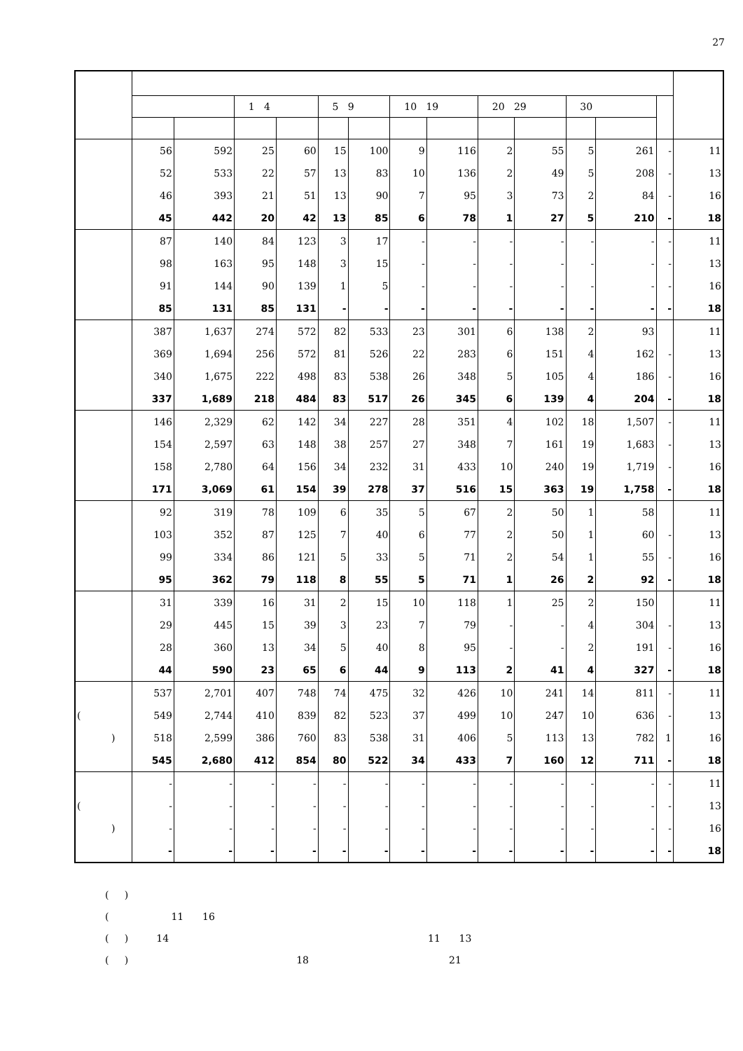27
| | | | 1 4 | | 5 9 | | 10 19 | | 20 29 | | 30 | | | |
| --- | --- | --- | --- | --- | --- | --- | --- | --- | --- | --- | --- | --- | --- | --- |
| | 56 | 592 | 25 | 60 | 15 | 100 | 9 | 116 | 2 | 55 | 5 | 261 | - | 11 |
| | 52 | 533 | 22 | 57 | 13 | 83 | 10 | 136 | 2 | 49 | 5 | 208 | - | 13 |
| | 46 | 393 | 21 | 51 | 13 | 90 | 7 | 95 | 3 | 73 | 2 | 84 | - | 16 |
| | 45 | 442 | 20 | 42 | 13 | 85 | 6 | 78 | 1 | 27 | 5 | 210 | - | 18 |
| | 87 | 140 | 84 | 123 | 3 | 17 | - | - | - | - | - | - | - | 11 |
| | 98 | 163 | 95 | 148 | 3 | 15 | - | - | - | - | - | - | - | 13 |
| | 91 | 144 | 90 | 139 | 1 | 5 | - | - | - | - | - | - | - | 16 |
| | 85 | 131 | 85 | 131 | - | - | - | - | - | - | - | - | - | 18 |
| | 387 | 1,637 | 274 | 572 | 82 | 533 | 23 | 301 | 6 | 138 | 2 | 93 | | 11 |
| | 369 | 1,694 | 256 | 572 | 81 | 526 | 22 | 283 | 6 | 151 | 4 | 162 | - | 13 |
| | 340 | 1,675 | 222 | 498 | 83 | 538 | 26 | 348 | 5 | 105 | 4 | 186 | - | 16 |
| | 337 | 1,689 | 218 | 484 | 83 | 517 | 26 | 345 | 6 | 139 | 4 | 204 | - | 18 |
| | 146 | 2,329 | 62 | 142 | 34 | 227 | 28 | 351 | 4 | 102 | 18 | 1,507 | - | 11 |
| | 154 | 2,597 | 63 | 148 | 38 | 257 | 27 | 348 | 7 | 161 | 19 | 1,683 | - | 13 |
| | 158 | 2,780 | 64 | 156 | 34 | 232 | 31 | 433 | 10 | 240 | 19 | 1,719 | - | 16 |
| | 171 | 3,069 | 61 | 154 | 39 | 278 | 37 | 516 | 15 | 363 | 19 | 1,758 | - | 18 |
| | 92 | 319 | 78 | 109 | 6 | 35 | 5 | 67 | 2 | 50 | 1 | 58 | | 11 |
| | 103 | 352 | 87 | 125 | 7 | 40 | 6 | 77 | 2 | 50 | 1 | 60 | - | 13 |
| | 99 | 334 | 86 | 121 | 5 | 33 | 5 | 71 | 2 | 54 | 1 | 55 | - | 16 |
| | 95 | 362 | 79 | 118 | 8 | 55 | 5 | 71 | 1 | 26 | 2 | 92 | - | 18 |
| | 31 | 339 | 16 | 31 | 2 | 15 | 10 | 118 | 1 | 25 | 2 | 150 | | 11 |
| | 29 | 445 | 15 | 39 | 3 | 23 | 7 | 79 | - | - | 4 | 304 | - | 13 |
| | 28 | 360 | 13 | 34 | 5 | 40 | 8 | 95 | - | - | 2 | 191 | - | 16 |
| | 44 | 590 | 23 | 65 | 6 | 44 | 9 | 113 | 2 | 41 | 4 | 327 | - | 18 |
| ( ) | 537 | 2,701 | 407 | 748 | 74 | 475 | 32 | 426 | 10 | 241 | 14 | 811 | - | 11 |
| | 549 | 2,744 | 410 | 839 | 82 | 523 | 37 | 499 | 10 | 247 | 10 | 636 | - | 13 |
| | 518 | 2,599 | 386 | 760 | 83 | 538 | 31 | 406 | 5 | 113 | 13 | 782 | 1 | 16 |
| | 545 | 2,680 | 412 | 854 | 80 | 522 | 34 | 433 | 7 | 160 | 12 | 711 | - | 18 |
| ( ) | - | - | - | - | - | - | - | - | - | - | - | - | - | 11 |
| | - | - | - | - | - | - | - | - | - | - | - | - | - | 13 |
| | - | - | - | - | - | - | - | - | - | - | - | - | - | 16 |
| | - | - | - | - | - | - | - | - | - | - | - | - | - | 18 |
( )
( 11 16
( ) 14 11 13
( ) 18 21